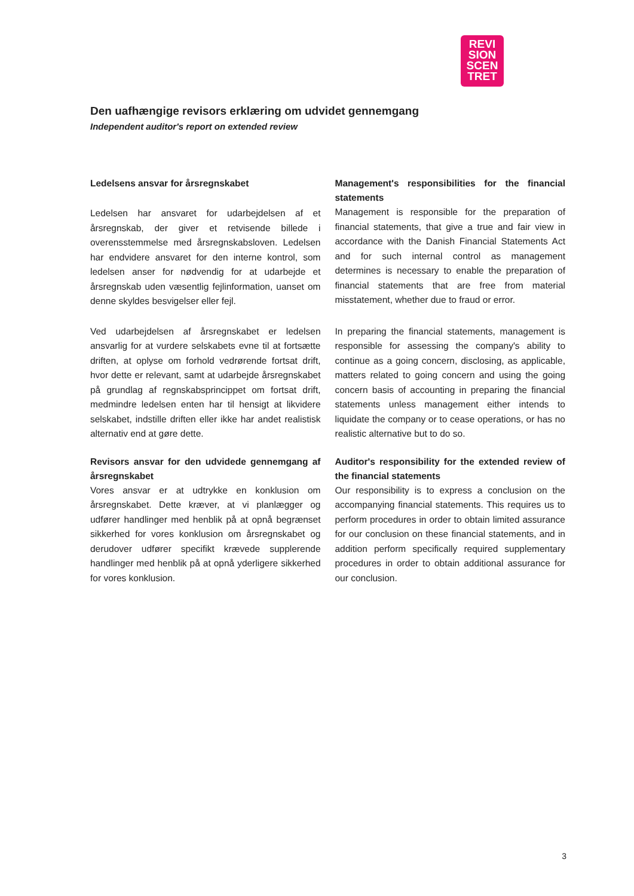REVI
SION
SCEN
TRET
Den uafhængige revisors erklæring om udvidet gennemgang
Independent auditor's report on extended review
Ledelsens ansvar for årsregnskabet
Ledelsen har ansvaret for udarbejdelsen af et årsregnskab, der giver et retvisende billede i overensstemmelse med årsregnskabsloven. Ledelsen har endvidere ansvaret for den interne kontrol, som ledelsen anser for nødvendig for at udarbejde et årsregnskab uden væsentlig fejlinformation, uanset om denne skyldes besvigelser eller fejl.
Management's responsibilities for the financial statements
Management is responsible for the preparation of financial statements, that give a true and fair view in accordance with the Danish Financial Statements Act and for such internal control as management determines is necessary to enable the preparation of financial statements that are free from material misstatement, whether due to fraud or error.
Ved udarbejdelsen af årsregnskabet er ledelsen ansvarlig for at vurdere selskabets evne til at fortsætte driften, at oplyse om forhold vedrørende fortsat drift, hvor dette er relevant, samt at udarbejde årsregnskabet på grundlag af regnskabsprincippet om fortsat drift, medmindre ledelsen enten har til hensigt at likvidere selskabet, indstille driften eller ikke har andet realistisk alternativ end at gøre dette.
In preparing the financial statements, management is responsible for assessing the company's ability to continue as a going concern, disclosing, as applicable, matters related to going concern and using the going concern basis of accounting in preparing the financial statements unless management either intends to liquidate the company or to cease operations, or has no realistic alternative but to do so.
Revisors ansvar for den udvidede gennemgang af årsregnskabet
Vores ansvar er at udtrykke en konklusion om årsregnskabet. Dette kræver, at vi planlægger og udfører handlinger med henblik på at opnå begrænset sikkerhed for vores konklusion om årsregnskabet og derudover udfører specifikt krævede supplerende handlinger med henblik på at opnå yderligere sikkerhed for vores konklusion.
Auditor's responsibility for the extended review of the financial statements
Our responsibility is to express a conclusion on the accompanying financial statements. This requires us to perform procedures in order to obtain limited assurance for our conclusion on these financial statements, and in addition perform specifically required supplementary procedures in order to obtain additional assurance for our conclusion.
3